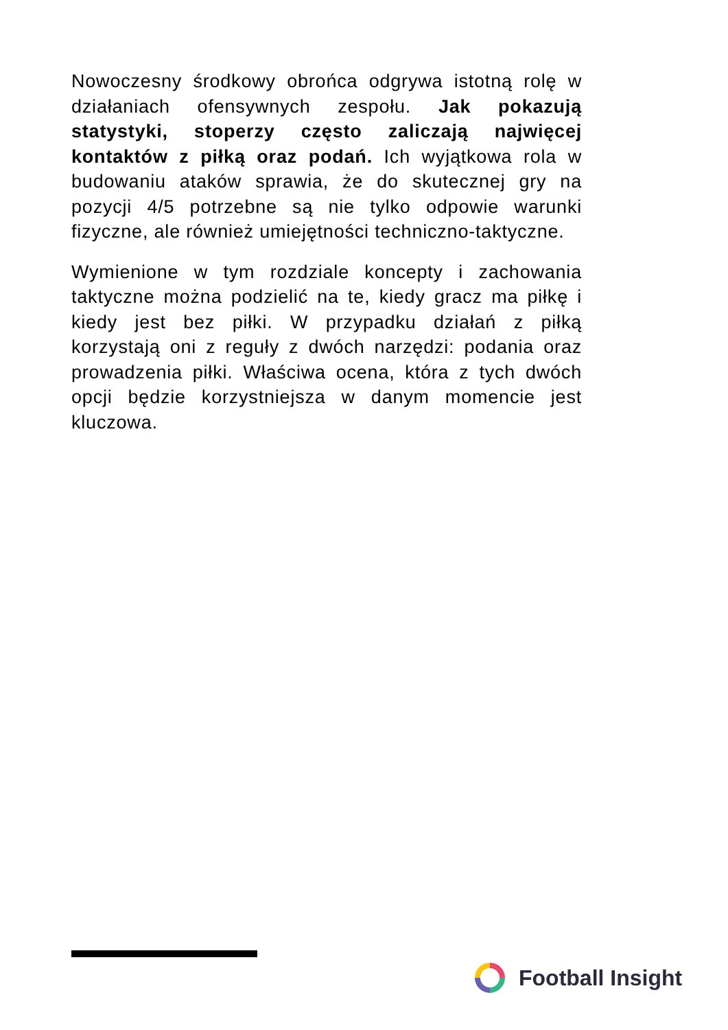Nowoczesny środkowy obrońca odgrywa istotną rolę w działaniach ofensywnych zespołu. Jak pokazują statystyki, stoperzy często zaliczają najwięcej kontaktów z piłką oraz podań. Ich wyjątkowa rola w budowaniu ataków sprawia, że do skutecznej gry na pozycji 4/5 potrzebne są nie tylko odpowie warunki fizyczne, ale również umiejętności techniczno-taktyczne.
Wymienione w tym rozdziale koncepty i zachowania taktyczne można podzielić na te, kiedy gracz ma piłkę i kiedy jest bez piłki. W przypadku działań z piłką korzystają oni z reguły z dwóch narzędzi: podania oraz prowadzenia piłki. Właściwa ocena, która z tych dwóch opcji będzie korzystniejsza w danym momencie jest kluczowa.
Football Insight